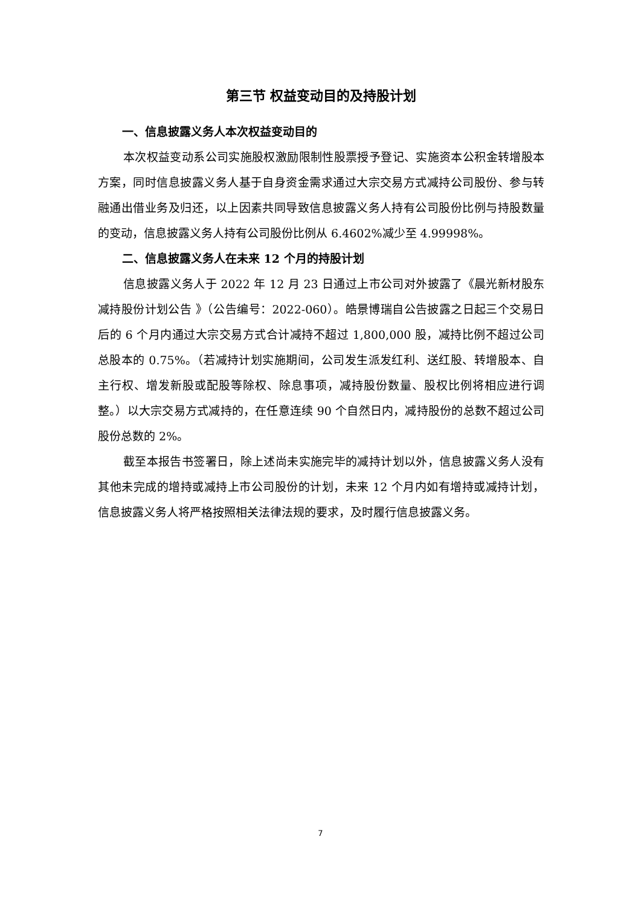第三节 权益变动目的及持股计划
一、信息披露义务人本次权益变动目的
本次权益变动系公司实施股权激励限制性股票授予登记、实施资本公积金转增股本方案，同时信息披露义务人基于自身资金需求通过大宗交易方式减持公司股份、参与转融通出借业务及归还，以上因素共同导致信息披露义务人持有公司股份比例与持股数量的变动，信息披露义务人持有公司股份比例从 6.4602%减少至 4.99998%。
二、信息披露义务人在未来 12 个月的持股计划
信息披露义务人于 2022 年 12 月 23 日通过上市公司对外披露了《晨光新材股东减持股份计划公告 》（公告编号：2022-060）。皓景博瑞自公告披露之日起三个交易日后的 6 个月内通过大宗交易方式合计减持不超过 1,800,000 股，减持比例不超过公司总股本的 0.75%。（若减持计划实施期间，公司发生派发红利、送红股、转增股本、自主行权、增发新股或配股等除权、除息事项，减持股份数量、股权比例将相应进行调整。）以大宗交易方式减持的，在任意连续 90 个自然日内，减持股份的总数不超过公司股份总数的 2%。
截至本报告书签署日，除上述尚未实施完毕的减持计划以外，信息披露义务人没有其他未完成的增持或减持上市公司股份的计划，未来 12 个月内如有增持或减持计划，信息披露义务人将严格按照相关法律法规的要求，及时履行信息披露义务。
7